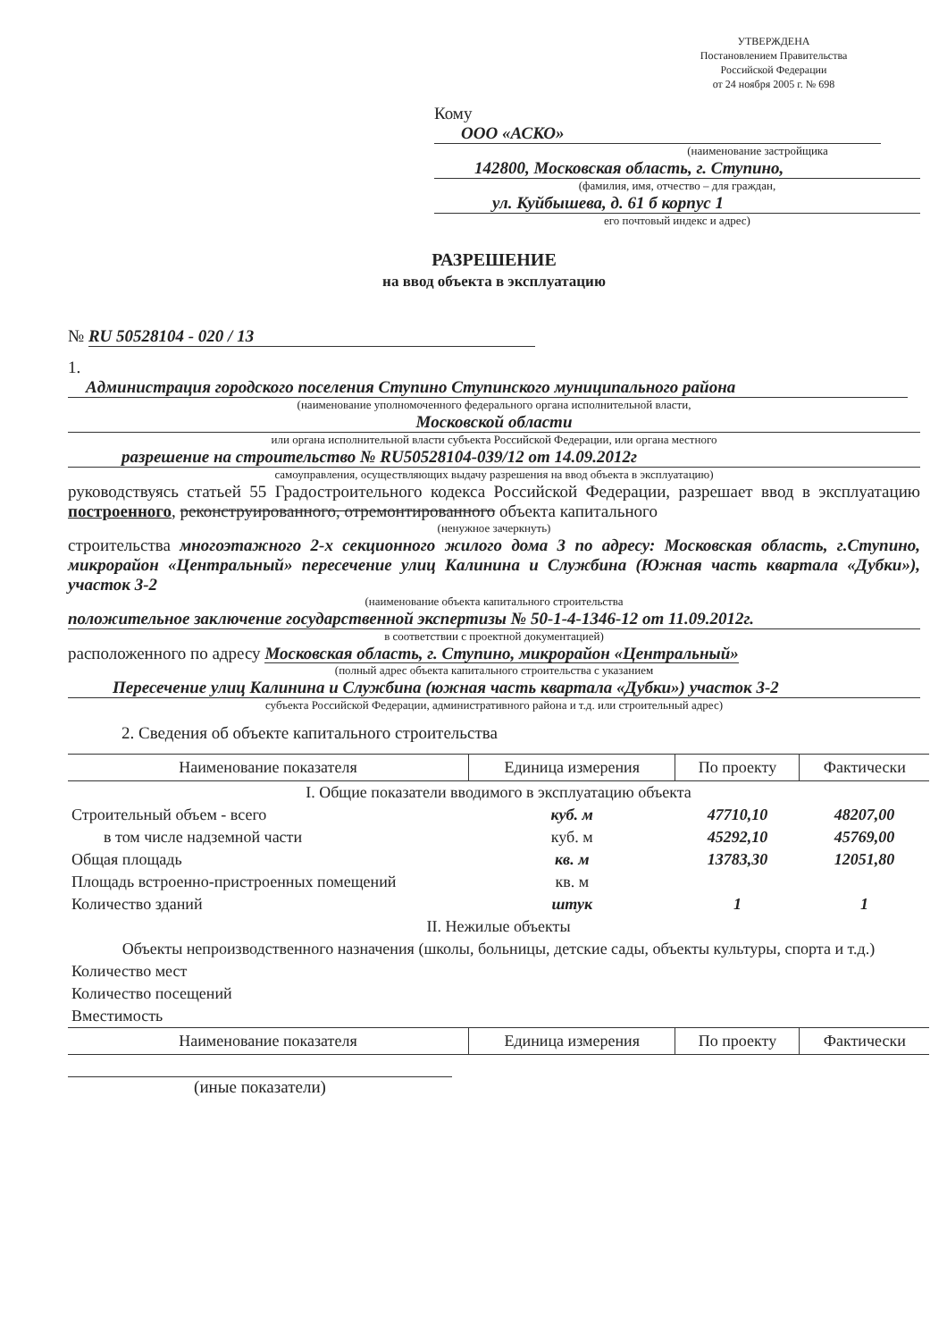УТВЕРЖДЕНА
Постановлением Правительства
Российской Федерации
от 24 ноября 2005 г. № 698
Кому ООО «АСКО»
(наименование застройщика
142800, Московская область, г. Ступино,
(фамилия, имя, отчество – для граждан,
ул. Куйбышева, д. 61 б корпус 1
его почтовый индекс и адрес)
РАЗРЕШЕНИЕ
на ввод объекта в эксплуатацию
№ RU 50528104 - 020 / 13
1. Администрация городского поселения Ступино Ступинского муниципального района
(наименование уполномоченного федерального органа исполнительной власти,
Московской области
или органа исполнительной власти субъекта Российской Федерации, или органа местного
разрешение на строительство № RU50528104-039/12 от 14.09.2012г
самоуправления, осуществляющих выдачу разрешения на ввод объекта в эксплуатацию)
руководствуясь статьей 55 Градостроительного кодекса Российской Федерации, разрешает ввод в эксплуатацию построенного, реконструированного, отремонтированного объекта капитального
(ненужное зачеркнуть)
строительства многоэтажного 2-х секционного жилого дома 3 по адресу: Московская область, г.Ступино, микрорайон «Центральный» пересечение улиц Калинина и Службина (Южная часть квартала «Дубки»), участок 3-2
(наименование объекта капитального строительства
положительное заключение государственной экспертизы № 50-1-4-1346-12 от 11.09.2012г.
в соответствии с проектной документацией)
расположенного по адресу Московская область, г. Ступино, микрорайон «Центральный»
(полный адрес объекта капитального строительства с указанием
Пересечение улиц Калинина и Службина (южная часть квартала «Дубки») участок 3-2
субъекта Российской Федерации, административного района и т.д. или строительный адрес)
2. Сведения об объекте капитального строительства
| Наименование показателя | Единица измерения | По проекту | Фактически |
| --- | --- | --- | --- |
| I. Общие показатели вводимого в эксплуатацию объекта | | | |
| Строительный объем - всего | куб. м | 47710,10 | 48207,00 |
| в том числе надземной части | куб. м | 45292,10 | 45769,00 |
| Общая площадь | кв. м | 13783,30 | 12051,80 |
| Площадь встроенно-пристроенных помещений | кв. м | | |
| Количество зданий | штук | 1 | 1 |
| II. Нежилые объекты | | | |
| Объекты непроизводственного назначения (школы, больницы, детские сады, объекты культуры, спорта и т.д.) | | | |
| Количество мест | | | |
| Количество посещений | | | |
| Вместимость | | | |
| Наименование показателя | Единица измерения | По проекту | Фактически |
(иные показатели)